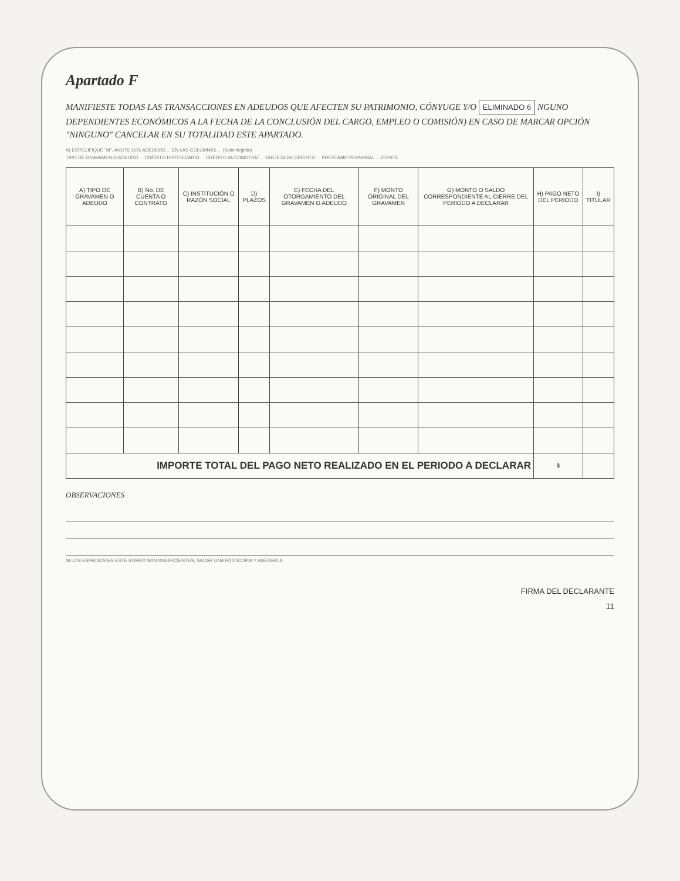Apartado F
MANIFIESTE TODAS LAS TRANSACCIONES EN ADEUDOS QUE AFECTEN SU PATRIMONIO, CÓNYUGE Y/O ELIMINADO 6 NGUNO DEPENDIENTES ECONÓMICOS A LA FECHA DE LA CONCLUSIÓN DEL CARGO, EMPLEO O COMISIÓN) EN CASO DE MARCAR OPCIÓN "NINGUNO" CANCELAR EN SU TOTALIDAD ESTE APARTADO.
A) ESPECIFIQUE "M", ANOTE LOS ADEUDOS ... EN LAS COLUMNAS ... (texto ilegible)
TIPO DE GRAVAMEN O ADEUDO ... CRÉDITO HIPOTECARIO ... CRÉDITO AUTOMOTRIZ ... TARJETA DE CRÉDITO ... PRÉSTAMO PERSONAL ... OTROS
| A) TIPO DE GRAVAMEN O ADEUDO | B) No. DE CUENTA O CONTRATO | C) INSTITUCIÓN O RAZÓN SOCIAL | D) PLAZOS | E) FECHA DEL OTORGAMIENTO DEL GRAVAMEN O ADEUDO | F) MONTO ORIGINAL DEL GRAVAMEN | G) MONTO O SALDO CORRESPONDIENTE AL CIERRE DEL PERIODO A DECLARAR | H) PAGO NETO DEL PERIODO | I) TITULAR |
| --- | --- | --- | --- | --- | --- | --- | --- | --- |
| IMPORTE TOTAL DEL PAGO NETO REALIZADO EN EL PERIODO A DECLARAR | | | | | | | $ | |
OBSERVACIONES
SI LOS ESPACIOS EN ESTE RUBRO SON INSUFICIENTES, SACAR UNA FOTOCOPIA Y ANEXARLA
FIRMA DEL DECLARANTE
11